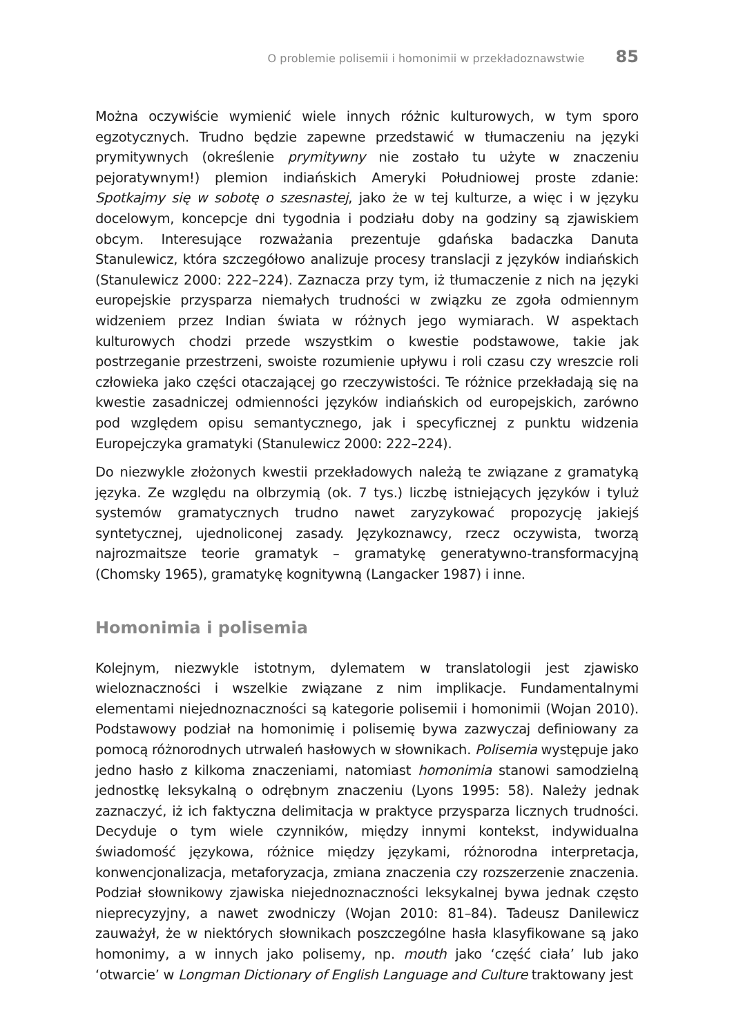O problemie polisemii i homonimii w przekładoznawstwie 85
Można oczywiście wymienić wiele innych różnic kulturowych, w tym sporo egzotycznych. Trudno będzie zapewne przedstawić w tłumaczeniu na języki prymitywnych (określenie prymitywny nie zostało tu użyte w znaczeniu pejoratywnym!) plemion indiańskich Ameryki Południowej proste zdanie: Spotkajmy się w sobotę o szesnastej, jako że w tej kulturze, a więc i w języku docelowym, koncepcje dni tygodnia i podziału doby na godziny są zjawiskiem obcym. Interesujące rozważania prezentuje gdańska badaczka Danuta Stanulewicz, która szczegółowo analizuje procesy translacji z języków indiańskich (Stanulewicz 2000: 222–224). Zaznacza przy tym, iż tłumaczenie z nich na języki europejskie przysparza niemałych trudności w związku ze zgoła odmiennym widzeniem przez Indian świata w różnych jego wymiarach. W aspektach kulturowych chodzi przede wszystkim o kwestie podstawowe, takie jak postrzeganie przestrzeni, swoiste rozumienie upływu i roli czasu czy wreszcie roli człowieka jako części otaczającej go rzeczywistości. Te różnice przekładają się na kwestie zasadniczej odmienności języków indiańskich od europejskich, zarówno pod względem opisu semantycznego, jak i specyficznej z punktu widzenia Europejczyka gramatyki (Stanulewicz 2000: 222–224).
Do niezwykle złożonych kwestii przekładowych należą te związane z gramatyką języka. Ze względu na olbrzymią (ok. 7 tys.) liczbę istniejących języków i tyluż systemów gramatycznych trudno nawet zaryzykować propozycję jakiejś syntetycznej, ujednoliconej zasady. Językoznawcy, rzecz oczywista, tworzą najrozmaitsze teorie gramatyk – gramatykę generatywno-transformacyjną (Chomsky 1965), gramatykę kognitywną (Langacker 1987) i inne.
Homonimia i polisemia
Kolejnym, niezwykle istotnym, dylematem w translatologii jest zjawisko wieloznaczności i wszelkie związane z nim implikacje. Fundamentalnymi elementami niejednoznaczności są kategorie polisemii i homonimii (Wojan 2010). Podstawowy podział na homonimię i polisemię bywa zazwyczaj definiowany za pomocą różnorodnych utrwaleń hasłowych w słownikach. Polisemia występuje jako jedno hasło z kilkoma znaczeniami, natomiast homonimia stanowi samodzielną jednostkę leksykalną o odrębnym znaczeniu (Lyons 1995: 58). Należy jednak zaznaczyć, iż ich faktyczna delimitacja w praktyce przysparza licznych trudności. Decyduje o tym wiele czynników, między innymi kontekst, indywidualna świadomość językowa, różnice między językami, różnorodna interpretacja, konwencjonalizacja, metaforyzacja, zmiana znaczenia czy rozszerzenie znaczenia. Podział słownikowy zjawiska niejednoznaczności leksykalnej bywa jednak często nieprecyzyjny, a nawet zwodniczy (Wojan 2010: 81–84). Tadeusz Danilewicz zauważył, że w niektórych słownikach poszczególne hasła klasyfikowane są jako homonimy, a w innych jako polisemy, np. mouth jako ‘część ciała’ lub jako ‘otwarcie’ w Longman Dictionary of English Language and Culture traktowany jest